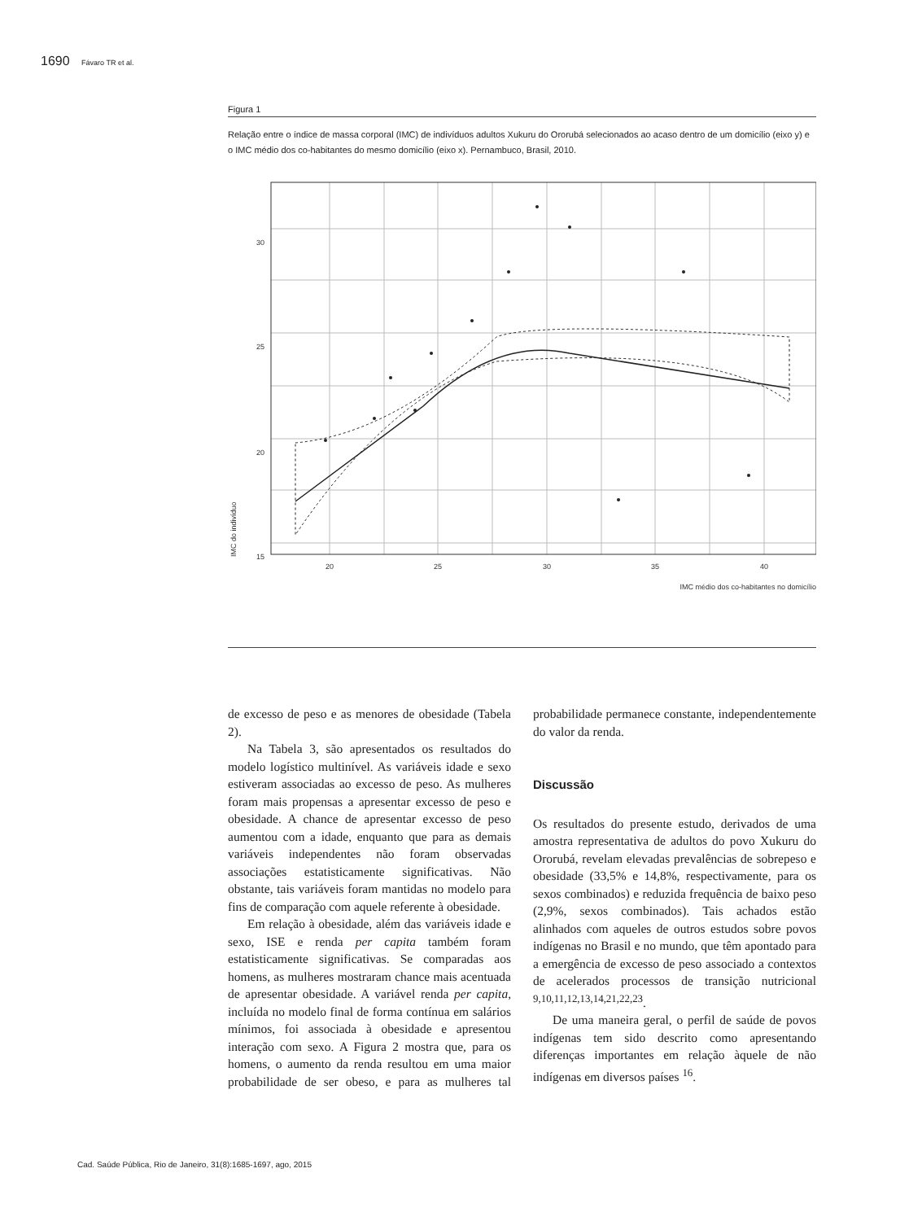1690 Fávaro TR et al.
Figura 1
Relação entre o índice de massa corporal (IMC) de indivíduos adultos Xukuru do Ororubá selecionados ao acaso dentro de um domicílio (eixo y) e o IMC médio dos co-habitantes do mesmo domicílio (eixo x). Pernambuco, Brasil, 2010.
30
25
20
15
20
25
30
35
40
IMC do indivíduo
IMC médio dos co-habitantes no domicílio
de excesso de peso e as menores de obesidade (Tabela 2).
Na Tabela 3, são apresentados os resultados do modelo logístico multinível. As variáveis idade e sexo estiveram associadas ao excesso de peso. As mulheres foram mais propensas a apresentar excesso de peso e obesidade. A chance de apresentar excesso de peso aumentou com a idade, enquanto que para as demais variáveis independentes não foram observadas associações estatisticamente significativas. Não obstante, tais variáveis foram mantidas no modelo para fins de comparação com aquele referente à obesidade.
Em relação à obesidade, além das variáveis idade e sexo, ISE e renda per capita também foram estatisticamente significativas. Se comparadas aos homens, as mulheres mostraram chance mais acentuada de apresentar obesidade. A variável renda per capita, incluída no modelo final de forma contínua em salários mínimos, foi associada à obesidade e apresentou interação com sexo. A Figura 2 mostra que, para os homens, o aumento da renda resultou em uma maior probabilidade de ser obeso, e para as mulheres tal probabilidade permanece constante, independentemente do valor da renda.
Discussão
Os resultados do presente estudo, derivados de uma amostra representativa de adultos do povo Xukuru do Ororubá, revelam elevadas prevalências de sobrepeso e obesidade (33,5% e 14,8%, respectivamente, para os sexos combinados) e reduzida frequência de baixo peso (2,9%, sexos combinados). Tais achados estão alinhados com aqueles de outros estudos sobre povos indígenas no Brasil e no mundo, que têm apontado para a emergência de excesso de peso associado a contextos de acelerados processos de transição nutricional <sup>9,10,11,12,13,14,21,22,23</sup>.
De uma maneira geral, o perfil de saúde de povos indígenas tem sido descrito como apresentando diferenças importantes em relação àquele de não indígenas em diversos países <sup>16</sup>.
Cad. Saúde Pública, Rio de Janeiro, 31(8):1685-1697, ago, 2015